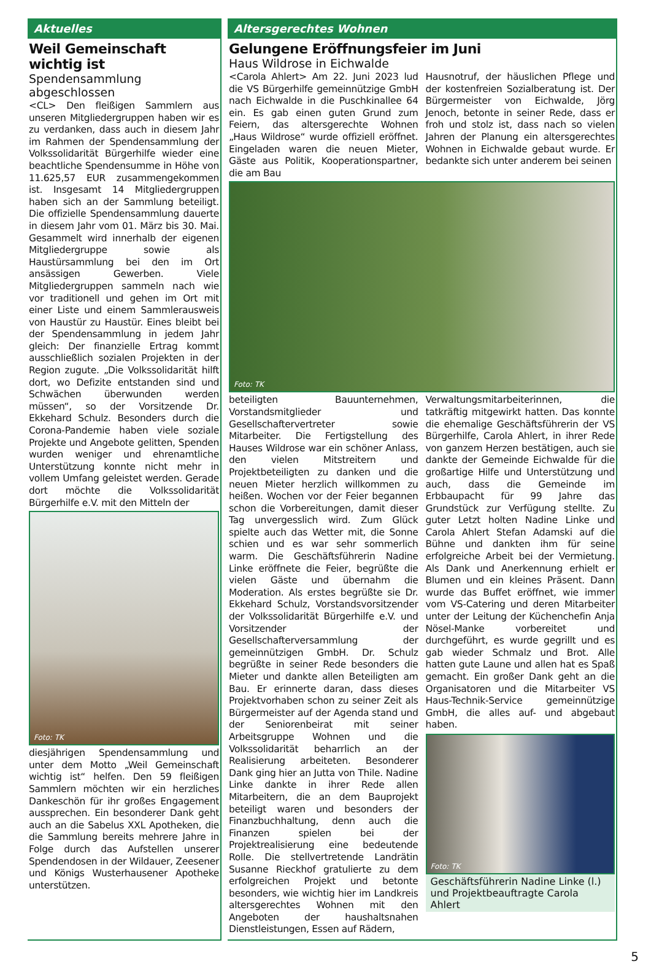Aktuelles
Weil Gemeinschaft wichtig ist
Spendensammlung abgeschlossen
<CL> Den fleißigen Sammlern aus unseren Mitgliedergruppen haben wir es zu verdanken, dass auch in diesem Jahr im Rahmen der Spendensammlung der Volkssolidarität Bürgerhilfe wieder eine beachtliche Spendensumme in Höhe von 11.625,57 EUR zusammengekommen ist. Insgesamt 14 Mitgliedergruppen haben sich an der Sammlung beteiligt. Die offizielle Spendensammlung dauerte in diesem Jahr vom 01. März bis 30. Mai. Gesammelt wird innerhalb der eigenen Mitgliedergruppe sowie als Haustürsammlung bei den im Ort ansässigen Gewerben. Viele Mitgliedergruppen sammeln nach wie vor traditionell und gehen im Ort mit einer Liste und einem Sammlerausweis von Haustür zu Haustür. Eines bleibt bei der Spendensammlung in jedem Jahr gleich: Der finanzielle Ertrag kommt ausschließlich sozialen Projekten in der Region zugute. „Die Volkssolidarität hilft dort, wo Defizite entstanden sind und Schwächen überwunden werden müssen“, so der Vorsitzende Dr. Ekkehard Schulz. Besonders durch die Corona-Pandemie haben viele soziale Projekte und Angebote gelitten, Spenden wurden weniger und ehrenamtliche Unterstützung konnte nicht mehr in vollem Umfang geleistet werden. Gerade dort möchte die Volkssolidarität Bürgerhilfe e.V. mit den Mitteln der
Foto: TK
diesjährigen Spendensammlung und unter dem Motto „Weil Gemeinschaft wichtig ist“ helfen. Den 59 fleißigen Sammlern möchten wir ein herzliches Dankeschön für ihr großes Engagement aussprechen. Ein besonderer Dank geht auch an die Sabelus XXL Apotheken, die die Sammlung bereits mehrere Jahre in Folge durch das Aufstellen unserer Spendendosen in der Wildauer, Zeesener und Königs Wusterhausener Apotheke unterstützen.
Altersgerechtes Wohnen
Gelungene Eröffnungsfeier im Juni
Haus Wildrose in Eichwalde
<Carola Ahlert> Am 22. Juni 2023 lud die VS Bürgerhilfe gemeinnützige GmbH nach Eichwalde in die Puschkinallee 64 ein. Es gab einen guten Grund zum Feiern, das altersgerechte Wohnen „Haus Wildrose“ wurde offiziell eröffnet. Eingeladen waren die neuen Mieter, Gäste aus Politik, Kooperationspartner, die am Bau
Hausnotruf, der häuslichen Pflege und der kostenfreien Sozialberatung ist. Der Bürgermeister von Eichwalde, Jörg Jenoch, betonte in seiner Rede, dass er froh und stolz ist, dass nach so vielen Jahren der Planung ein altersgerechtes Wohnen in Eichwalde gebaut wurde. Er bedankte sich unter anderem bei seinen
Foto: TK
beteiligten Bauunternehmen, Vorstandsmitglieder und Gesellschaftervertreter sowie Mitarbeiter. Die Fertigstellung des Hauses Wildrose war ein schöner Anlass, den vielen Mitstreitern und Projektbeteiligten zu danken und die neuen Mieter herzlich willkommen zu heißen. Wochen vor der Feier begannen schon die Vorbereitungen, damit dieser Tag unvergesslich wird. Zum Glück spielte auch das Wetter mit, die Sonne schien und es war sehr sommerlich warm. Die Geschäftsführerin Nadine Linke eröffnete die Feier, begrüßte die vielen Gäste und übernahm die Moderation. Als erstes begrüßte sie Dr. Ekkehard Schulz, Vorstandsvorsitzender der Volkssolidarität Bürgerhilfe e.V. und Vorsitzender der Gesellschafterversammlung der gemeinnützigen GmbH. Dr. Schulz begrüßte in seiner Rede besonders die Mieter und dankte allen Beteiligten am Bau. Er erinnerte daran, dass dieses Projektvorhaben schon zu seiner Zeit als Bürgermeister auf der Agenda stand und der Seniorenbeirat mit seiner Arbeitsgruppe Wohnen und die Volkssolidarität beharrlich an der Realisierung arbeiteten. Besonderer Dank ging hier an Jutta von Thile. Nadine Linke dankte in ihrer Rede allen Mitarbeitern, die an dem Bauprojekt beteiligt waren und besonders der Finanzbuchhaltung, denn auch die Finanzen spielen bei der Projektrealisierung eine bedeutende Rolle. Die stellvertretende Landrätin Susanne Rieckhof gratulierte zu dem erfolgreichen Projekt und betonte besonders, wie wichtig hier im Landkreis altersgerechtes Wohnen mit den Angeboten der haushaltsnahen Dienstleistungen, Essen auf Rädern,
Verwaltungsmitarbeiterinnen, die tatkräftig mitgewirkt hatten. Das konnte die ehemalige Geschäftsführerin der VS Bürgerhilfe, Carola Ahlert, in ihrer Rede von ganzem Herzen bestätigen, auch sie dankte der Gemeinde Eichwalde für die großartige Hilfe und Unterstützung und auch, dass die Gemeinde im Erbbaupacht für 99 Jahre das Grundstück zur Verfügung stellte. Zu guter Letzt holten Nadine Linke und Carola Ahlert Stefan Adamski auf die Bühne und dankten ihm für seine erfolgreiche Arbeit bei der Vermietung. Als Dank und Anerkennung erhielt er Blumen und ein kleines Präsent. Dann wurde das Buffet eröffnet, wie immer vom VS-Catering und deren Mitarbeiter unter der Leitung der Küchenchefin Anja Nösel-Manke vorbereitet und durchgeführt, es wurde gegrillt und es gab wieder Schmalz und Brot. Alle hatten gute Laune und allen hat es Spaß gemacht. Ein großer Dank geht an die Organisatoren und die Mitarbeiter VS Haus-Technik-Service gemeinnützige GmbH, die alles auf- und abgebaut haben.
Foto: TK
Geschäftsführerin Nadine Linke (l.) und Projektbeauftragte Carola Ahlert
5